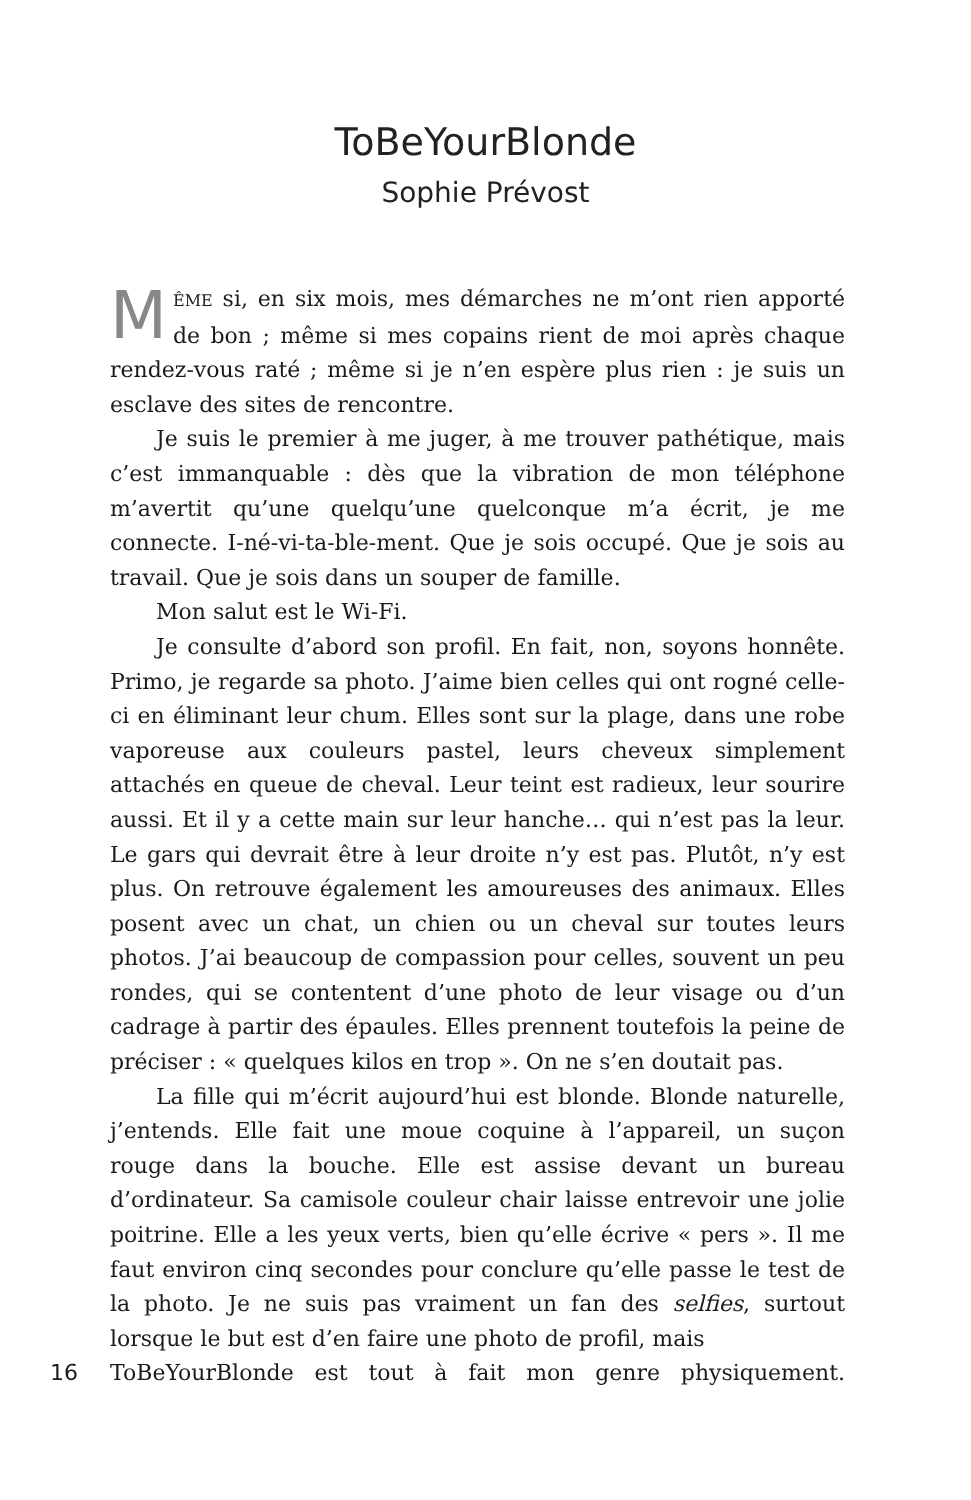ToBeYourBlonde
Sophie Prévost
MÊME si, en six mois, mes démarches ne m’ont rien apporté de bon ; même si mes copains rient de moi après chaque rendez-vous raté ; même si je n’en espère plus rien : je suis un esclave des sites de rencontre.
Je suis le premier à me juger, à me trouver pathétique, mais c’est immanquable : dès que la vibration de mon téléphone m’avertit qu’une quelqu’une quelconque m’a écrit, je me connecte. I-né-vi-ta-ble-ment. Que je sois occupé. Que je sois au travail. Que je sois dans un souper de famille.
Mon salut est le Wi-Fi.
Je consulte d’abord son profil. En fait, non, soyons honnête. Primo, je regarde sa photo. J’aime bien celles qui ont rogné celle-ci en éliminant leur chum. Elles sont sur la plage, dans une robe vaporeuse aux couleurs pastel, leurs cheveux simplement attachés en queue de cheval. Leur teint est radieux, leur sourire aussi. Et il y a cette main sur leur hanche… qui n’est pas la leur. Le gars qui devrait être à leur droite n’y est pas. Plutôt, n’y est plus. On retrouve également les amoureuses des animaux. Elles posent avec un chat, un chien ou un cheval sur toutes leurs photos. J’ai beaucoup de compassion pour celles, souvent un peu rondes, qui se contentent d’une photo de leur visage ou d’un cadrage à partir des épaules. Elles prennent toutefois la peine de préciser : « quelques kilos en trop ». On ne s’en doutait pas.
La fille qui m’écrit aujourd’hui est blonde. Blonde naturelle, j’entends. Elle fait une moue coquine à l’appareil, un suçon rouge dans la bouche. Elle est assise devant un bureau d’ordinateur. Sa camisole couleur chair laisse entrevoir une jolie poitrine. Elle a les yeux verts, bien qu’elle écrive « pers ». Il me faut environ cinq secondes pour conclure qu’elle passe le test de la photo. Je ne suis pas vraiment un fan des selfies, surtout lorsque le but est d’en faire une photo de profil, mais
16 ToBeYourBlonde est tout à fait mon genre physiquement.